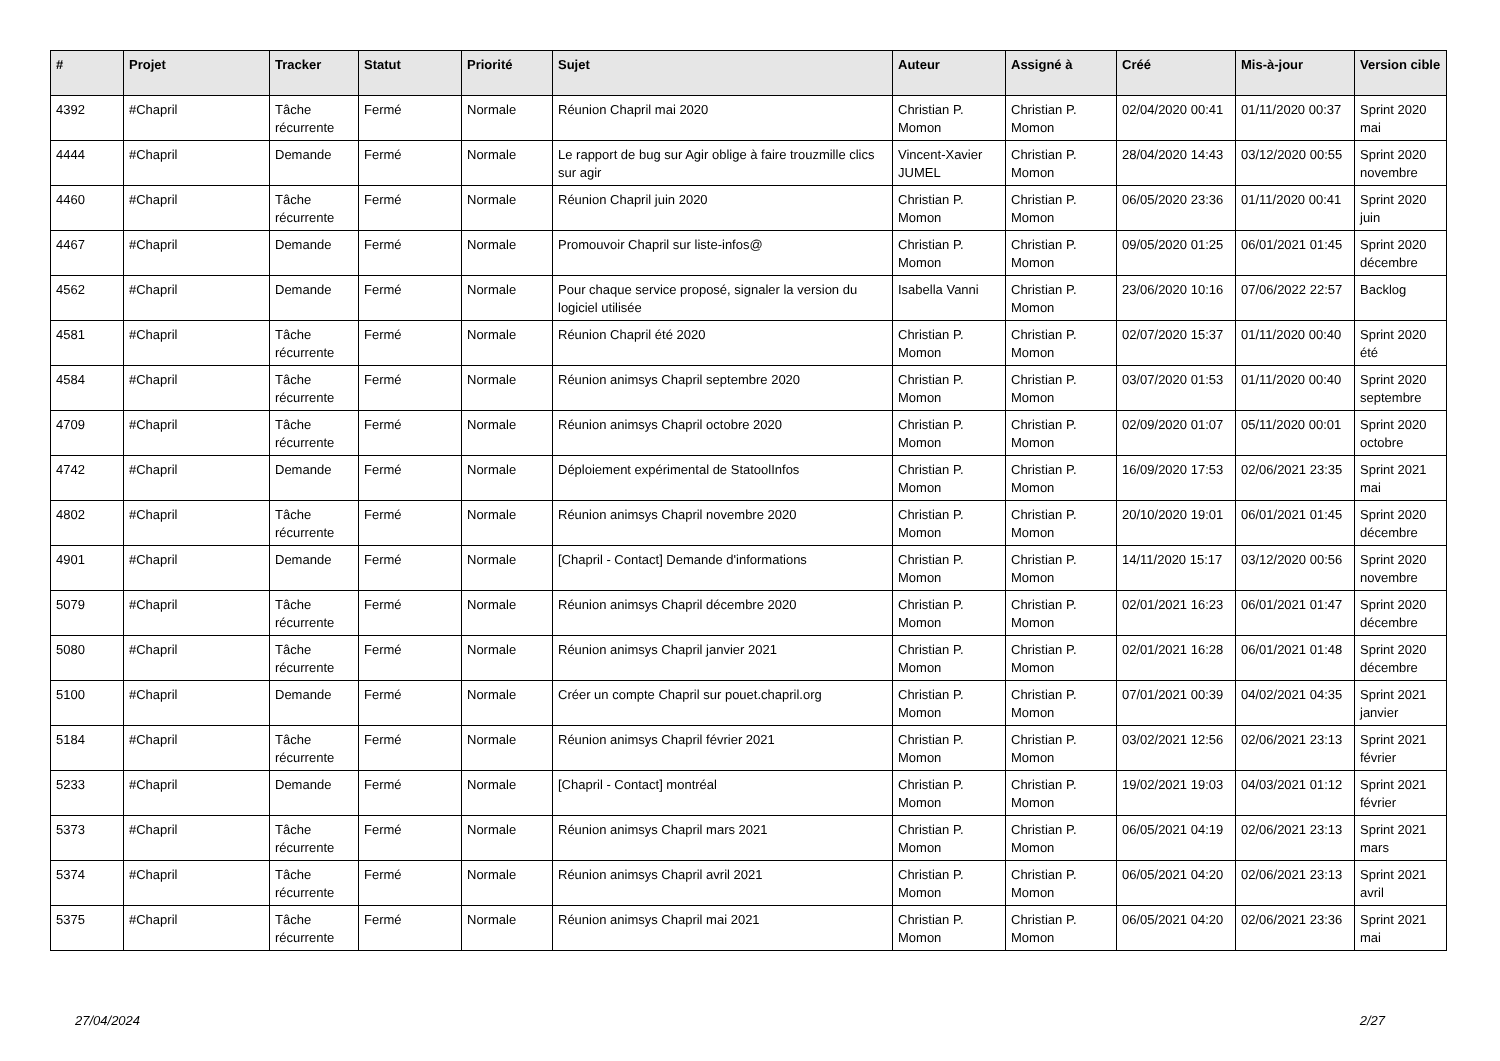| # | Projet | Tracker | Statut | Priorité | Sujet | Auteur | Assigné à | Créé | Mis-à-jour | Version cible |
| --- | --- | --- | --- | --- | --- | --- | --- | --- | --- | --- |
| 4392 | #Chapril | Tâche récurrente | Fermé | Normale | Réunion Chapril mai 2020 | Christian P. Momon | Christian P. Momon | 02/04/2020 00:41 | 01/11/2020 00:37 | Sprint 2020 mai |
| 4444 | #Chapril | Demande | Fermé | Normale | Le rapport de bug sur Agir oblige à faire trouzmille clics sur agir | Vincent-Xavier JUMEL | Christian P. Momon | 28/04/2020 14:43 | 03/12/2020 00:55 | Sprint 2020 novembre |
| 4460 | #Chapril | Tâche récurrente | Fermé | Normale | Réunion Chapril juin 2020 | Christian P. Momon | Christian P. Momon | 06/05/2020 23:36 | 01/11/2020 00:41 | Sprint 2020 juin |
| 4467 | #Chapril | Demande | Fermé | Normale | Promouvoir Chapril sur liste-infos@ | Christian P. Momon | Christian P. Momon | 09/05/2020 01:25 | 06/01/2021 01:45 | Sprint 2020 décembre |
| 4562 | #Chapril | Demande | Fermé | Normale | Pour chaque service proposé, signaler la version du logiciel utilisée | Isabella Vanni | Christian P. Momon | 23/06/2020 10:16 | 07/06/2022 22:57 | Backlog |
| 4581 | #Chapril | Tâche récurrente | Fermé | Normale | Réunion Chapril été 2020 | Christian P. Momon | Christian P. Momon | 02/07/2020 15:37 | 01/11/2020 00:40 | Sprint 2020 été |
| 4584 | #Chapril | Tâche récurrente | Fermé | Normale | Réunion animsys Chapril septembre 2020 | Christian P. Momon | Christian P. Momon | 03/07/2020 01:53 | 01/11/2020 00:40 | Sprint 2020 septembre |
| 4709 | #Chapril | Tâche récurrente | Fermé | Normale | Réunion animsys Chapril octobre 2020 | Christian P. Momon | Christian P. Momon | 02/09/2020 01:07 | 05/11/2020 00:01 | Sprint 2020 octobre |
| 4742 | #Chapril | Demande | Fermé | Normale | Déploiement expérimental de StatoolInfos | Christian P. Momon | Christian P. Momon | 16/09/2020 17:53 | 02/06/2021 23:35 | Sprint 2021 mai |
| 4802 | #Chapril | Tâche récurrente | Fermé | Normale | Réunion animsys Chapril novembre 2020 | Christian P. Momon | Christian P. Momon | 20/10/2020 19:01 | 06/01/2021 01:45 | Sprint 2020 décembre |
| 4901 | #Chapril | Demande | Fermé | Normale | [Chapril - Contact] Demande d'informations | Christian P. Momon | Christian P. Momon | 14/11/2020 15:17 | 03/12/2020 00:56 | Sprint 2020 novembre |
| 5079 | #Chapril | Tâche récurrente | Fermé | Normale | Réunion animsys Chapril décembre 2020 | Christian P. Momon | Christian P. Momon | 02/01/2021 16:23 | 06/01/2021 01:47 | Sprint 2020 décembre |
| 5080 | #Chapril | Tâche récurrente | Fermé | Normale | Réunion animsys Chapril janvier 2021 | Christian P. Momon | Christian P. Momon | 02/01/2021 16:28 | 06/01/2021 01:48 | Sprint 2020 décembre |
| 5100 | #Chapril | Demande | Fermé | Normale | Créer un compte Chapril sur pouet.chapril.org | Christian P. Momon | Christian P. Momon | 07/01/2021 00:39 | 04/02/2021 04:35 | Sprint 2021 janvier |
| 5184 | #Chapril | Tâche récurrente | Fermé | Normale | Réunion animsys Chapril février 2021 | Christian P. Momon | Christian P. Momon | 03/02/2021 12:56 | 02/06/2021 23:13 | Sprint 2021 février |
| 5233 | #Chapril | Demande | Fermé | Normale | [Chapril - Contact] montréal | Christian P. Momon | Christian P. Momon | 19/02/2021 19:03 | 04/03/2021 01:12 | Sprint 2021 février |
| 5373 | #Chapril | Tâche récurrente | Fermé | Normale | Réunion animsys Chapril mars 2021 | Christian P. Momon | Christian P. Momon | 06/05/2021 04:19 | 02/06/2021 23:13 | Sprint 2021 mars |
| 5374 | #Chapril | Tâche récurrente | Fermé | Normale | Réunion animsys Chapril avril 2021 | Christian P. Momon | Christian P. Momon | 06/05/2021 04:20 | 02/06/2021 23:13 | Sprint 2021 avril |
| 5375 | #Chapril | Tâche récurrente | Fermé | Normale | Réunion animsys Chapril mai 2021 | Christian P. Momon | Christian P. Momon | 06/05/2021 04:20 | 02/06/2021 23:36 | Sprint 2021 mai |
27/04/2024 2/27